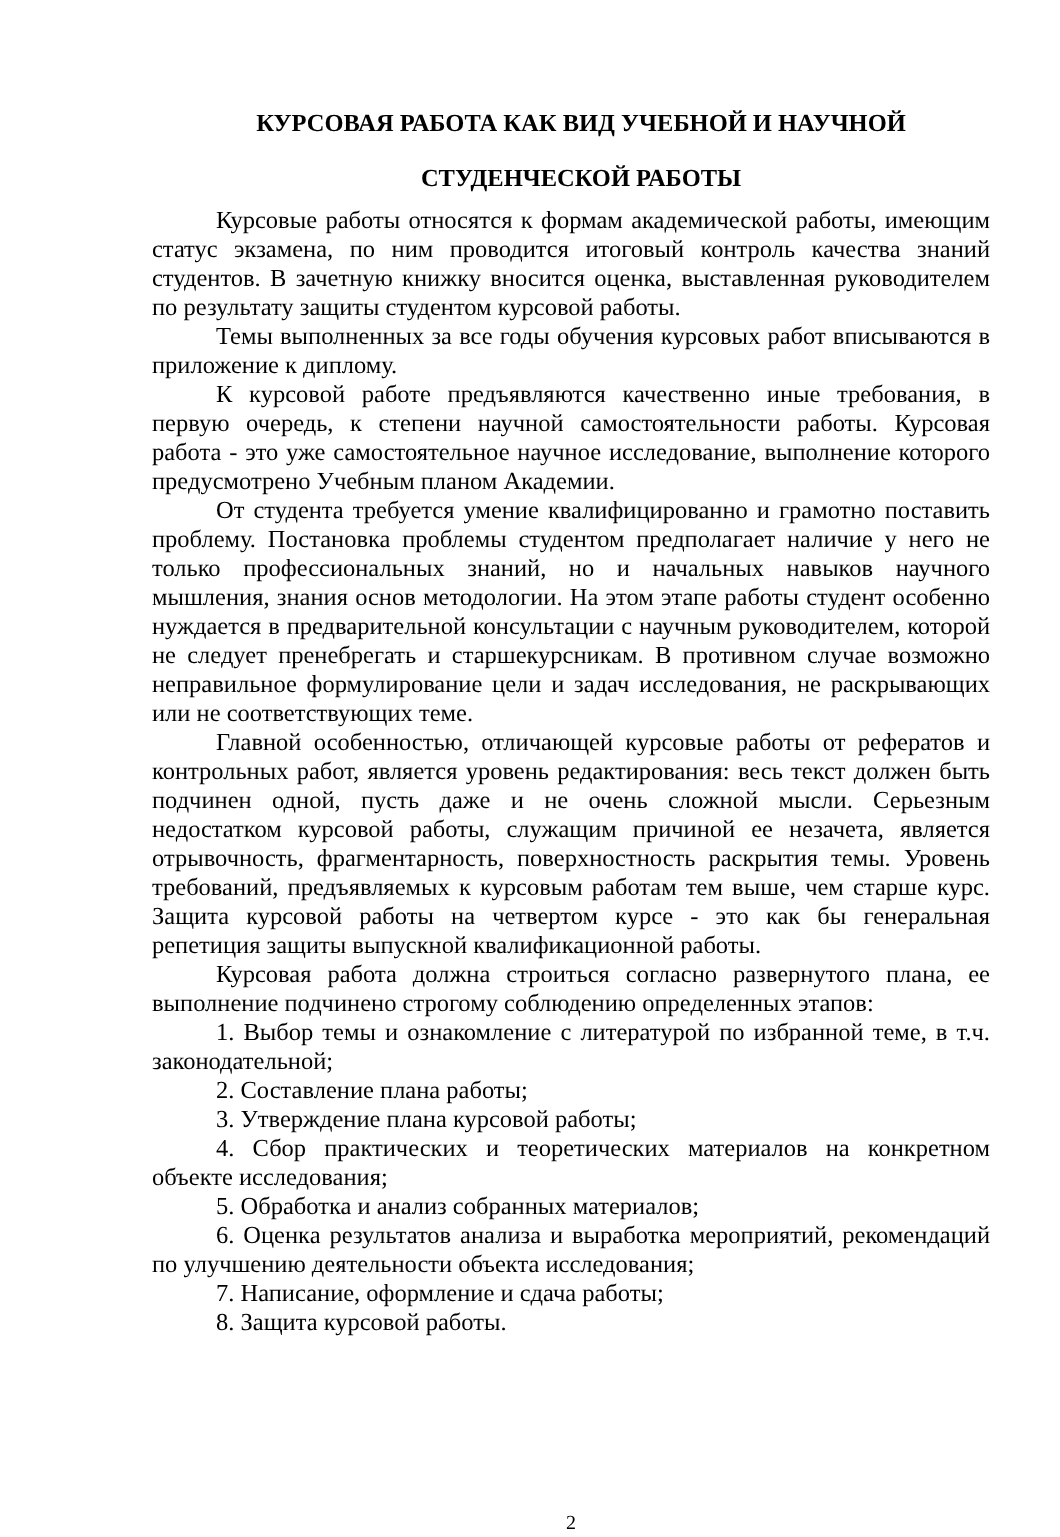КУРСОВАЯ РАБОТА КАК ВИД УЧЕБНОЙ И НАУЧНОЙ
СТУДЕНЧЕСКОЙ РАБОТЫ
Курсовые работы относятся к формам академической работы, имеющим статус экзамена, по ним проводится итоговый контроль качества знаний студентов. В зачетную книжку вносится оценка, выставленная руководителем по результату защиты студентом курсовой работы.
Темы выполненных за все годы обучения курсовых работ вписываются в приложение к диплому.
К курсовой работе предъявляются качественно иные требования, в первую очередь, к степени научной самостоятельности работы. Курсовая работа - это уже самостоятельное научное исследование, выполнение которого предусмотрено Учебным планом Академии.
От студента требуется умение квалифицированно и грамотно поставить проблему. Постановка проблемы студентом предполагает наличие у него не только профессиональных знаний, но и начальных навыков научного мышления, знания основ методологии. На этом этапе работы студент особенно нуждается в предварительной консультации с научным руководителем, которой не следует пренебрегать и старшекурсникам. В противном случае возможно неправильное формулирование цели и задач исследования, не раскрывающих или не соответствующих теме.
Главной особенностью, отличающей курсовые работы от рефератов и контрольных работ, является уровень редактирования: весь текст должен быть подчинен одной, пусть даже и не очень сложной мысли. Серьезным недостатком курсовой работы, служащим причиной ее незачета, является отрывочность, фрагментарность, поверхностность раскрытия темы. Уровень требований, предъявляемых к курсовым работам тем выше, чем старше курс. Защита курсовой работы на четвертом курсе - это как бы генеральная репетиция защиты выпускной квалификационной работы.
Курсовая работа должна строиться согласно развернутого плана, ее выполнение подчинено строгому соблюдению определенных этапов:
1. Выбор темы и ознакомление с литературой по избранной теме, в т.ч. законодательной;
2. Составление плана работы;
3. Утверждение плана курсовой работы;
4. Сбор практических и теоретических материалов на конкретном объекте исследования;
5. Обработка и анализ собранных материалов;
6. Оценка результатов анализа и выработка мероприятий, рекомендаций по улучшению деятельности объекта исследования;
7. Написание, оформление и сдача работы;
8. Защита курсовой работы.
2